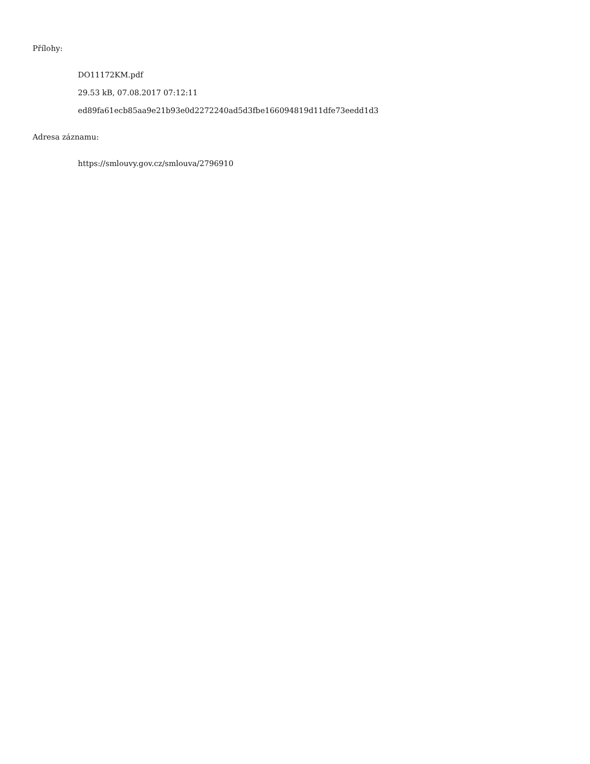Přílohy:
DO11172KM.pdf
29.53 kB, 07.08.2017 07:12:11
ed89fa61ecb85aa9e21b93e0d2272240ad5d3fbe166094819d11dfe73eedd1d3
Adresa záznamu:
https://smlouvy.gov.cz/smlouva/2796910